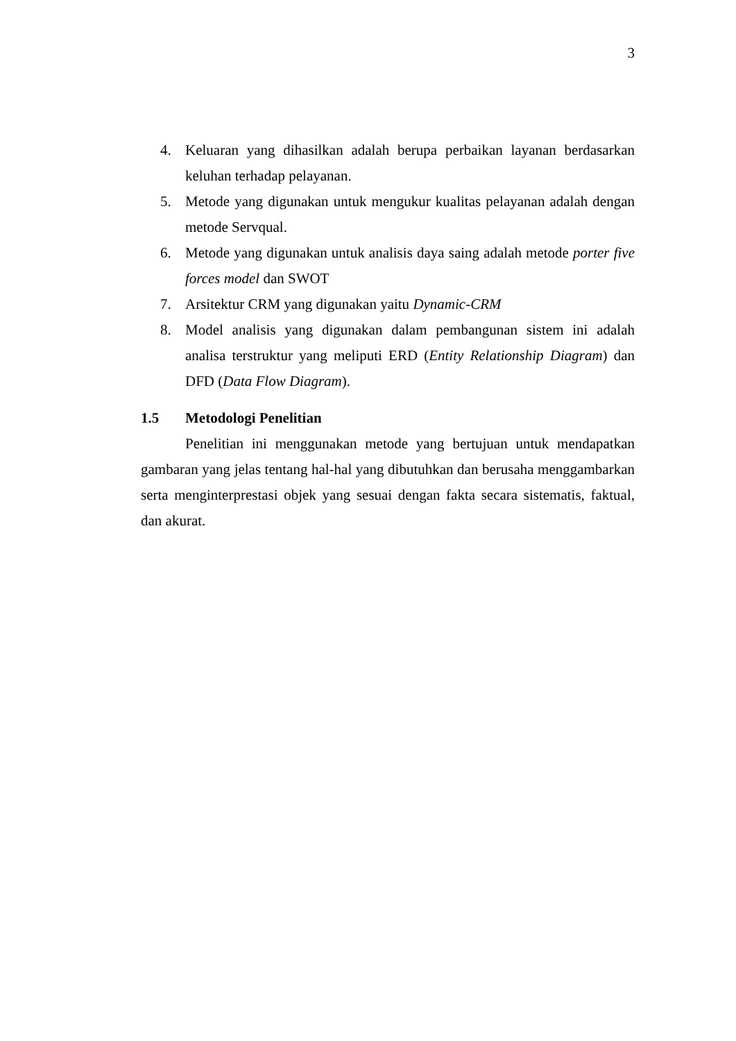3
4. Keluaran yang dihasilkan adalah berupa perbaikan layanan berdasarkan keluhan terhadap pelayanan.
5. Metode yang digunakan untuk mengukur kualitas pelayanan adalah dengan metode Servqual.
6. Metode yang digunakan untuk analisis daya saing adalah metode porter five forces model dan SWOT
7. Arsitektur CRM yang digunakan yaitu Dynamic-CRM
8. Model analisis yang digunakan dalam pembangunan sistem ini adalah analisa terstruktur yang meliputi ERD (Entity Relationship Diagram) dan DFD (Data Flow Diagram).
1.5 Metodologi Penelitian
Penelitian ini menggunakan metode yang bertujuan untuk mendapatkan gambaran yang jelas tentang hal-hal yang dibutuhkan dan berusaha menggambarkan serta menginterprestasi objek yang sesuai dengan fakta secara sistematis, faktual, dan akurat.